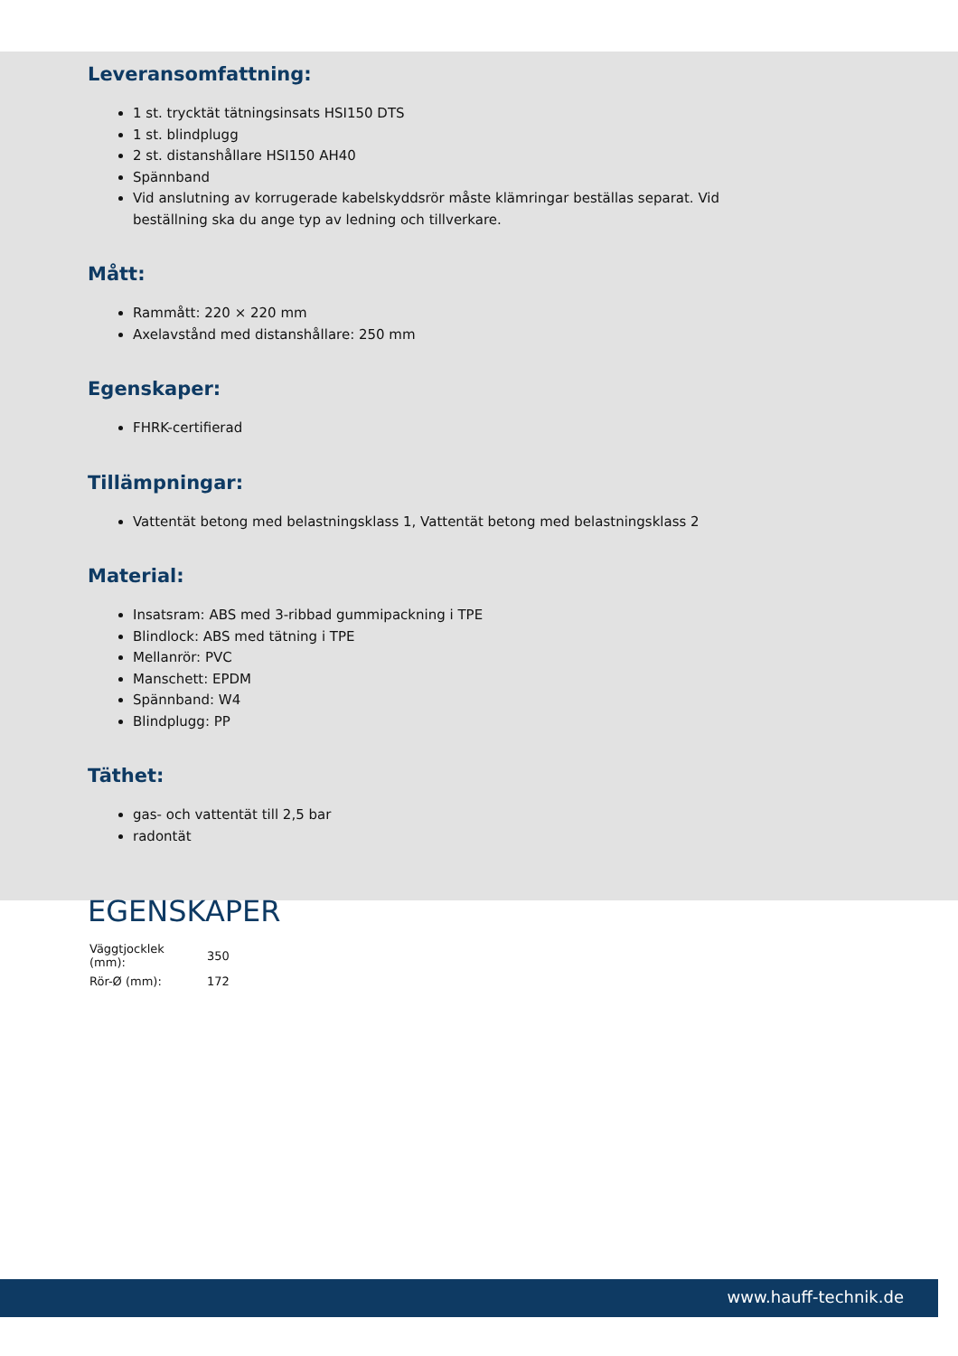Leveransomfattning:
1 st. trycktät tätningsinsats HSI150 DTS
1 st. blindplugg
2 st. distanshållare HSI150 AH40
Spännband
Vid anslutning av korrugerade kabelskyddsrör måste klämringar beställas separat. Vid beställning ska du ange typ av ledning och tillverkare.
Mått:
Rammått: 220 × 220 mm
Axelavstånd med distanshållare: 250 mm
Egenskaper:
FHRK-certifierad
Tillämpningar:
Vattentät betong med belastningsklass 1, Vattentät betong med belastningsklass 2
Material:
Insatsram: ABS med 3-ribbad gummipackning i TPE
Blindlock: ABS med tätning i TPE
Mellanrör: PVC
Manschett: EPDM
Spännband: W4
Blindplugg: PP
Täthet:
gas- och vattentät till 2,5 bar
radontät
EGENSKAPER
| Väggtjocklek (mm): | 350 |
| Rör-Ø (mm): | 172 |
www.hauff-technik.de